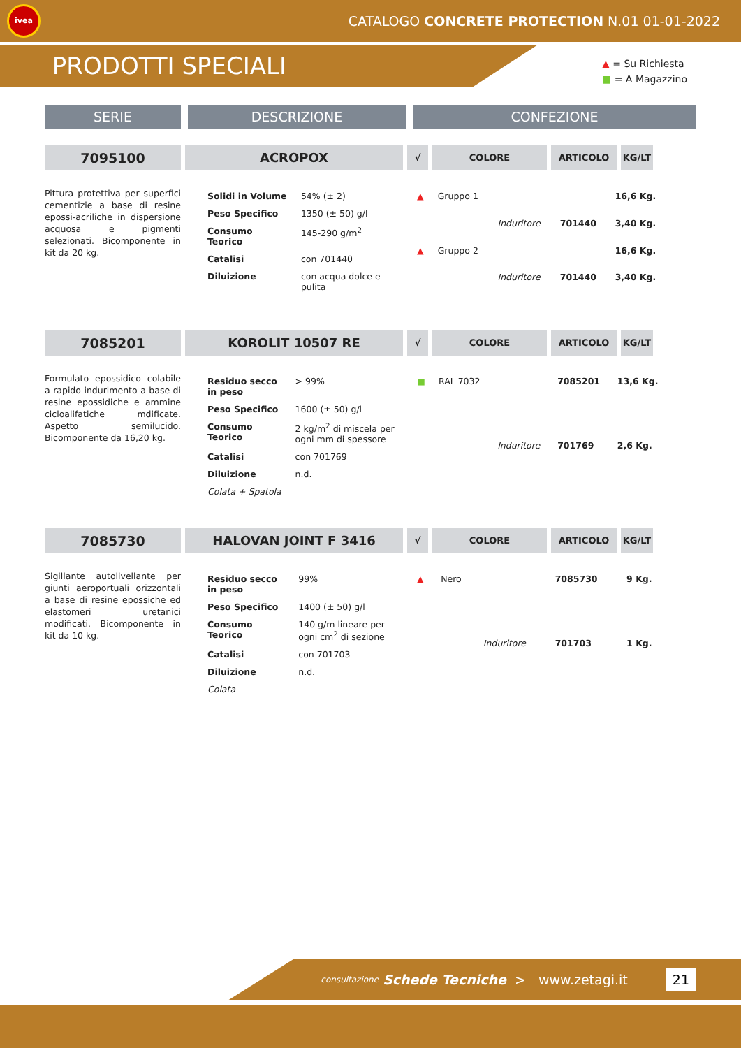ivea
CATALOGO CONCRETE PROTECTION N.01 01-01-2022
PRODOTTI SPECIALI
▲ = Su Richiesta
■ = A Magazzino
SERIE DESCRIZIONE CONFEZIONE
7095100 ACROPOX
√ COLORE ARTICOLO KG/LT
Pittura protettiva per superfici cementizie a base di resine epossi-acriliche in dispersione acquosa e pigmenti selezionati. Bicomponente in kit da 20 kg.
| Solidi in Volume | 54% (± 2) |
| Peso Specifico | 1350 (± 50) g/l |
| Consumo Teorico | 145-290 g/m<sup>2</sup> |
| Catalisi | con 701440 |
| Diluizione | con acqua dolce e pulita |
| ▲ | Gruppo 1 | | | 16,6 Kg. |
| | | Induritore | 701440 | 3,40 Kg. |
| ▲ | Gruppo 2 | | | 16,6 Kg. |
| | | Induritore | 701440 | 3,40 Kg. |
7085201 KOROLIT 10507 RE
√ COLORE ARTICOLO KG/LT
Formulato epossidico colabile a rapido indurimento a base di resine epossidiche e ammine cicloalifatiche mdificate. Aspetto semilucido. Bicomponente da 16,20 kg.
| Residuo secco in peso | > 99% |
| Peso Specifico | 1600 (± 50) g/l |
| Consumo Teorico | 2 kg/m<sup>2</sup> di miscela per ogni mm di spessore |
| Catalisi | con 701769 |
| Diluizione | n.d. |
| Colata + Spatola | |
| ■ | RAL 7032 | | 7085201 | 13,6 Kg. |
| | | Induritore | 701769 | 2,6 Kg. |
7085730 HALOVAN JOINT F 3416
√ COLORE ARTICOLO KG/LT
Sigillante autolivellante per giunti aeroportuali orizzontali a base di resine epossiche ed elastomeri uretanici modificati. Bicomponente in kit da 10 kg.
| Residuo secco in peso | 99% |
| Peso Specifico | 1400 (± 50) g/l |
| Consumo Teorico | 140 g/m lineare per ogni cm<sup>2</sup> di sezione |
| Catalisi | con 701703 |
| Diluizione | n.d. |
| Colata | |
| ▲ | Nero | | 7085730 | 9 Kg. |
| | | Induritore | 701703 | 1 Kg. |
consultazione Schede Tecniche > www.zetagi.it 21